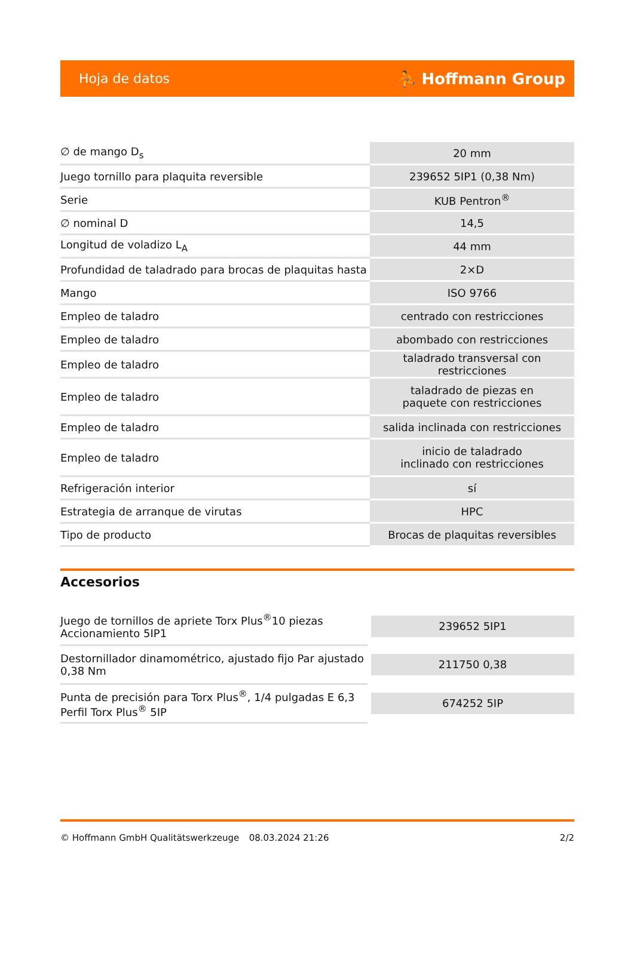Hoja de datos ⛹ Hoffmann Group
| ∅ de mango D<sub>s</sub> | 20 mm |
| Juego tornillo para plaquita reversible | 239652 5IP1 (0,38 Nm) |
| Serie | KUB Pentron<sup>®</sup> |
| ∅ nominal D | 14,5 |
| Longitud de voladizo L<sub>A</sub> | 44 mm |
| Profundidad de taladrado para brocas de plaquitas hasta | 2×D |
| Mango | ISO 9766 |
| Empleo de taladro | centrado con restricciones |
| Empleo de taladro | abombado con restricciones |
| Empleo de taladro | taladrado transversal con restricciones |
| Empleo de taladro | taladrado de piezas en paquete con restricciones |
| Empleo de taladro | salida inclinada con restricciones |
| Empleo de taladro | inicio de taladrado inclinado con restricciones |
| Refrigeración interior | sí |
| Estrategia de arranque de virutas | HPC |
| Tipo de producto | Brocas de plaquitas reversibles |
Accesorios
| Juego de tornillos de apriete Torx Plus<sup>®</sup>10 piezas Accionamiento 5IP1 | 239652 5IP1 |
| Destornillador dinamométrico, ajustado fijo Par ajustado 0,38 Nm | 211750 0,38 |
| Punta de precisión para Torx Plus<sup>®</sup>, 1/4 pulgadas E 6,3 Perfil Torx Plus<sup>®</sup> 5IP | 674252 5IP |
© Hoffmann GmbH Qualitätswerkzeuge 08.03.2024 21:26 2/2